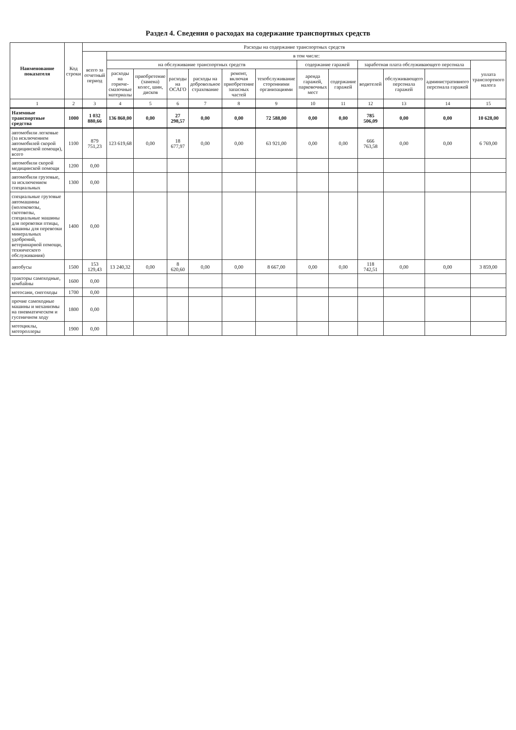Раздел 4. Сведения о расходах на содержание транспортных средств
| Наименование показателя | Код строки | Расходы на содержание транспортных средств | | | | | | | | | | | | |
| --- | --- | --- | --- | --- | --- | --- | --- | --- | --- | --- | --- | --- | --- | --- |
| | | всего за отчетный период | в том числе: | | | | | | | | | | | |
| | | | на обслуживание транспортных средств | | | | | | содержание гаражей | | заработная плата обслуживающего персонала | | | уплата транспортного налога |
| | | | расходы на горюче-смазочные материалы | приобретение (замена) колес, шин, дисков | расходы на ОСАГО | расходы на добровольное страхование | ремонт, включая приобретение запасных частей | техобслуживание сторонними организациями | аренда гаражей, парковочных мест | содержание гаражей | водителей | обслуживающего персонала гаражей | административного персонала гаражей | |
| 1 | 2 | 3 | 4 | 5 | 6 | 7 | 8 | 9 | 10 | 11 | 12 | 13 | 14 | 15 |
| Наземные транспортные средства | 1000 | 1 032 880,66 | 136 860,00 | 0,00 | 27 298,57 | 0,00 | 0,00 | 72 588,00 | 0,00 | 0,00 | 785 506,09 | 0,00 | 0,00 | 10 628,00 |
| автомобили легковые (за исключением автомобилей скорой медицинской помощи), всего | 1100 | 879 751,23 | 123 619,68 | 0,00 | 18 677,97 | 0,00 | 0,00 | 63 921,00 | 0,00 | 0,00 | 666 763,58 | 0,00 | 0,00 | 6 769,00 |
| автомобили скорой медицинской помощи | 1200 | 0,00 | | | | | | | | | | | | |
| автомобили грузовые, за исключением специальных | 1300 | 0,00 | | | | | | | | | | | | |
| специальные грузовые автомашины (молоковозы, скотовозы, специальные машины для перевозки птицы, машины для перевозки минеральных удобрений, ветеринарной помощи, технического обслуживания) | 1400 | 0,00 | | | | | | | | | | | | |
| автобусы | 1500 | 153 129,43 | 13 240,32 | 0,00 | 8 620,60 | 0,00 | 0,00 | 8 667,00 | 0,00 | 0,00 | 118 742,51 | 0,00 | 0,00 | 3 859,00 |
| тракторы самоходные, комбайны | 1600 | 0,00 | | | | | | | | | | | | |
| мотосани, снегоходы | 1700 | 0,00 | | | | | | | | | | | | |
| прочие самоходные машины и механизмы на пневматическом и гусеничном ходу | 1800 | 0,00 | | | | | | | | | | | | |
| мотоциклы, мотороллеры | 1900 | 0,00 | | | | | | | | | | | | |